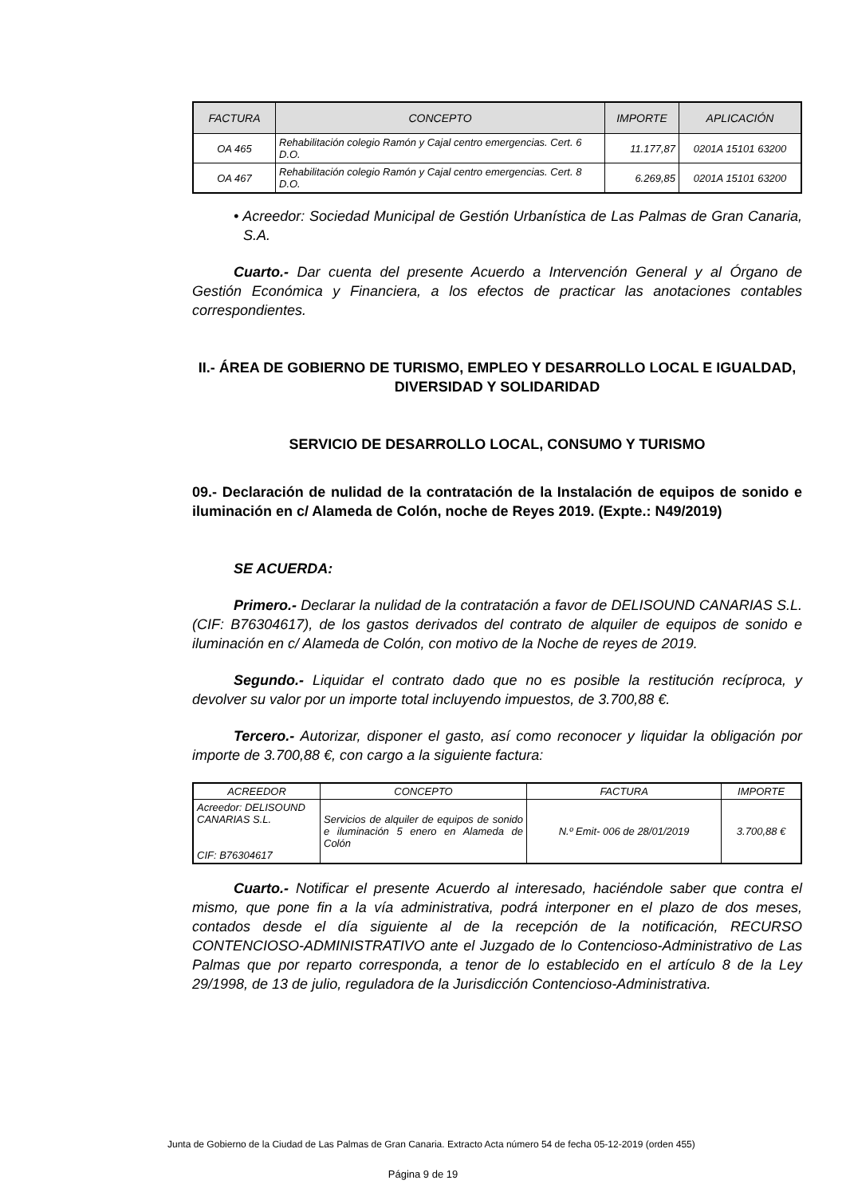| FACTURA | CONCEPTO | IMPORTE | APLICACIÓN |
| --- | --- | --- | --- |
| OA 465 | Rehabilitación colegio Ramón y Cajal centro emergencias. Cert. 6 D.O. | 11.177,87 | 0201A 15101 63200 |
| OA 467 | Rehabilitación colegio Ramón y Cajal centro emergencias. Cert. 8 D.O. | 6.269,85 | 0201A 15101 63200 |
• Acreedor: Sociedad Municipal de Gestión Urbanística de Las Palmas de Gran Canaria, S.A.
Cuarto.- Dar cuenta del presente Acuerdo a Intervención General y al Órgano de Gestión Económica y Financiera, a los efectos de practicar las anotaciones contables correspondientes.
II.- ÁREA DE GOBIERNO DE TURISMO, EMPLEO Y DESARROLLO LOCAL E IGUALDAD, DIVERSIDAD Y SOLIDARIDAD
SERVICIO DE DESARROLLO LOCAL, CONSUMO Y TURISMO
09.- Declaración de nulidad de la contratación de la Instalación de equipos de sonido e iluminación en c/ Alameda de Colón, noche de Reyes 2019. (Expte.: N49/2019)
SE ACUERDA:
Primero.- Declarar la nulidad de la contratación a favor de DELISOUND CANARIAS S.L. (CIF: B76304617), de los gastos derivados del contrato de alquiler de equipos de sonido e iluminación en c/ Alameda de Colón, con motivo de la Noche de reyes de 2019.
Segundo.- Liquidar el contrato dado que no es posible la restitución recíproca, y devolver su valor por un importe total incluyendo impuestos, de 3.700,88 €.
Tercero.- Autorizar, disponer el gasto, así como reconocer y liquidar la obligación por importe de 3.700,88 €, con cargo a la siguiente factura:
| ACREEDOR | CONCEPTO | FACTURA | IMPORTE |
| --- | --- | --- | --- |
| Acreedor: DELISOUND CANARIAS S.L. CIF: B76304617 | Servicios de alquiler de equipos de sonido e iluminación 5 enero en Alameda de Colón | N.º Emit- 006 de 28/01/2019 | 3.700,88 € |
Cuarto.- Notificar el presente Acuerdo al interesado, haciéndole saber que contra el mismo, que pone fin a la vía administrativa, podrá interponer en el plazo de dos meses, contados desde el día siguiente al de la recepción de la notificación, RECURSO CONTENCIOSO-ADMINISTRATIVO ante el Juzgado de lo Contencioso-Administrativo de Las Palmas que por reparto corresponda, a tenor de lo establecido en el artículo 8 de la Ley 29/1998, de 13 de julio, reguladora de la Jurisdicción Contencioso-Administrativa.
Junta de Gobierno de la Ciudad de Las Palmas de Gran Canaria. Extracto Acta número 54 de fecha 05-12-2019 (orden 455)
Página 9 de 19